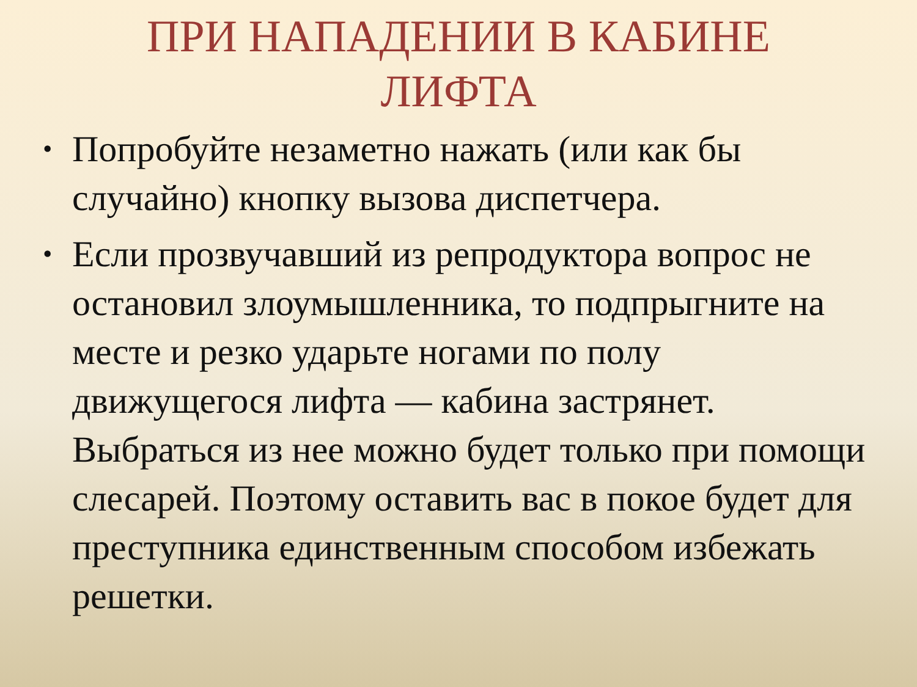ПРИ НАПАДЕНИИ В КАБИНЕ ЛИФТА
• Попробуйте незаметно нажать (или как бы случайно) кнопку вызова диспетчера.
• Если прозвучавший из репродуктора вопрос не остановил злоумышленника, то подпрыгните на месте и резко ударьте ногами по полу движущегося лифта — кабина застрянет. Выбраться из нее можно будет только при помощи слесарей. Поэтому оставить вас в покое будет для преступника единственным способом избежать решетки.